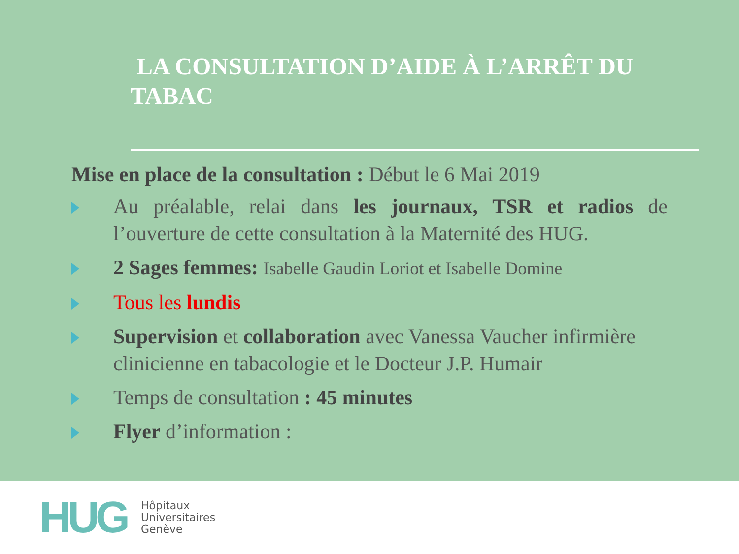LA CONSULTATION D’AIDE À L’ARRÊT DU TABAC
Mise en place de la consultation : Début le 6 Mai 2019
Au préalable, relai dans les journaux, TSR et radios de l’ouverture de cette consultation à la Maternité des HUG.
2 Sages femmes: Isabelle Gaudin Loriot et Isabelle Domine
Tous les lundis
Supervision et collaboration avec Vanessa Vaucher infirmière clinicienne en tabacologie et le Docteur J.P. Humair
Temps de consultation : 45 minutes
Flyer d’information :
HUG
Hôpitaux
Universitaires
Genève